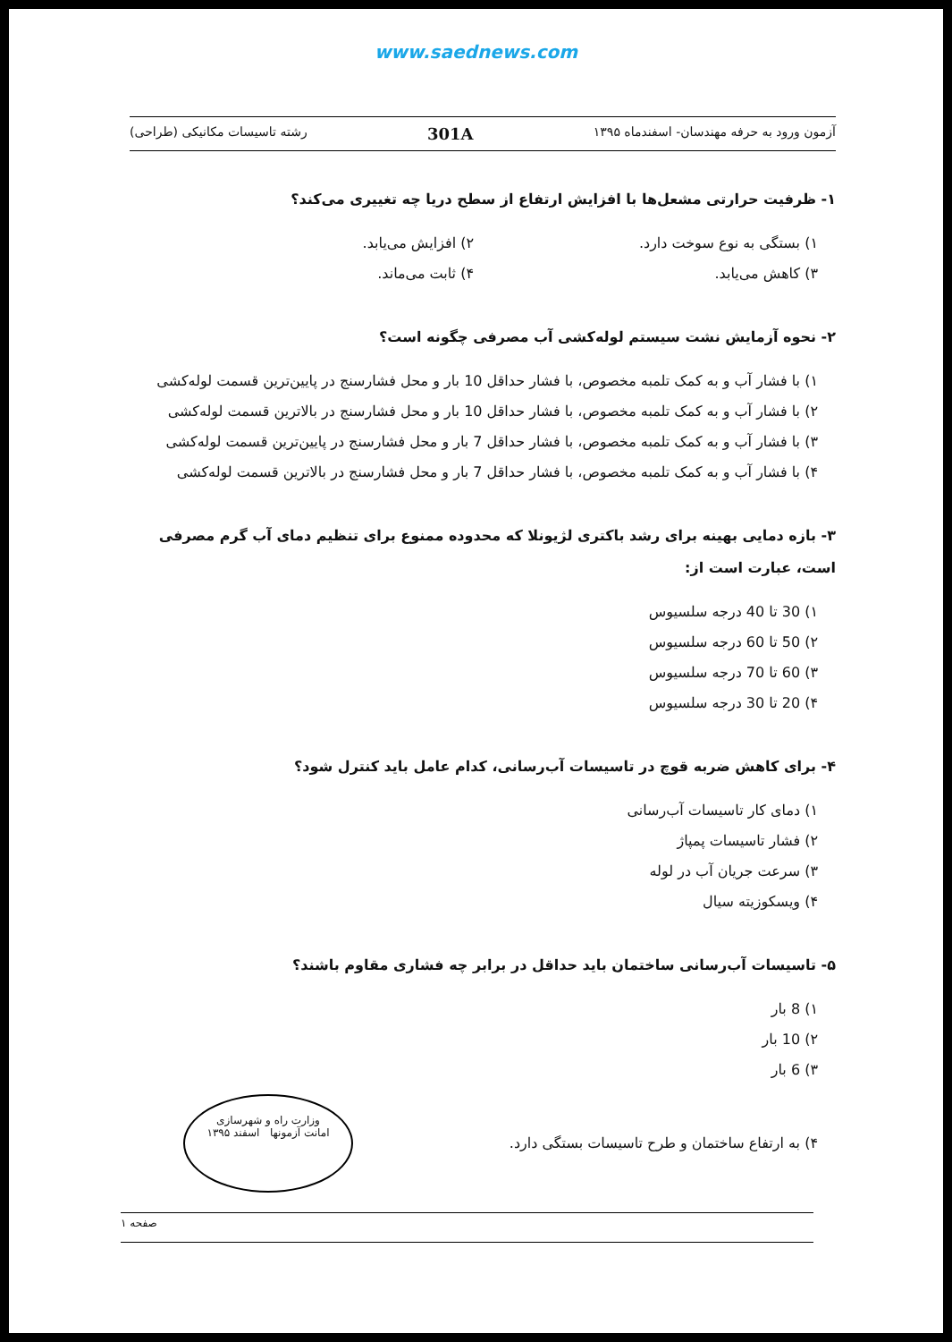www.saednews.com
آزمون ورود به حرفه مهندسان- اسفندماه ۱۳۹۵ 301A رشته تاسیسات مکانیکی (طراحی)
۱- ظرفیت حرارتی مشعل‌ها با افزایش ارتفاع از سطح دریا چه تغییری می‌کند؟
۱) بستگی به نوع سوخت دارد. ۲) افزایش می‌یابد.
۳) کاهش می‌یابد. ۴) ثابت می‌ماند.
۲- نحوه آزمایش نشت سیستم لوله‌کشی آب مصرفی چگونه است؟
۱) با فشار آب و به کمک تلمبه مخصوص، با فشار حداقل 10 بار و محل فشارسنج در پایین‌ترین قسمت لوله‌کشی
۲) با فشار آب و به کمک تلمبه مخصوص، با فشار حداقل 10 بار و محل فشارسنج در بالاترین قسمت لوله‌کشی
۳) با فشار آب و به کمک تلمبه مخصوص، با فشار حداقل 7 بار و محل فشارسنج در پایین‌ترین قسمت لوله‌کشی
۴) با فشار آب و به کمک تلمبه مخصوص، با فشار حداقل 7 بار و محل فشارسنج در بالاترین قسمت لوله‌کشی
۳- بازه دمایی بهینه برای رشد باکتری لژیونلا که محدوده ممنوع برای تنظیم دمای آب گرم مصرفی است، عبارت است از:
۱) 30 تا 40 درجه سلسیوس
۲) 50 تا 60 درجه سلسیوس
۳) 60 تا 70 درجه سلسیوس
۴) 20 تا 30 درجه سلسیوس
۴- برای کاهش ضربه قوچ در تاسیسات آب‌رسانی، کدام عامل باید کنترل شود؟
۱) دمای کار تاسیسات آب‌رسانی
۲) فشار تاسیسات پمپاژ
۳) سرعت جریان آب در لوله
۴) ویسکوزیته سیال
۵- تاسیسات آب‌رسانی ساختمان باید حداقل در برابر چه فشاری مقاوم باشند؟
۱) 8 بار
۲) 10 بار
۳) 6 بار
۴) به ارتفاع ساختمان و طرح تاسیسات بستگی دارد.
وزارت راه و شهرسازی
امانت آزمونها اسفند ۱۳۹۵
صفحه ۱